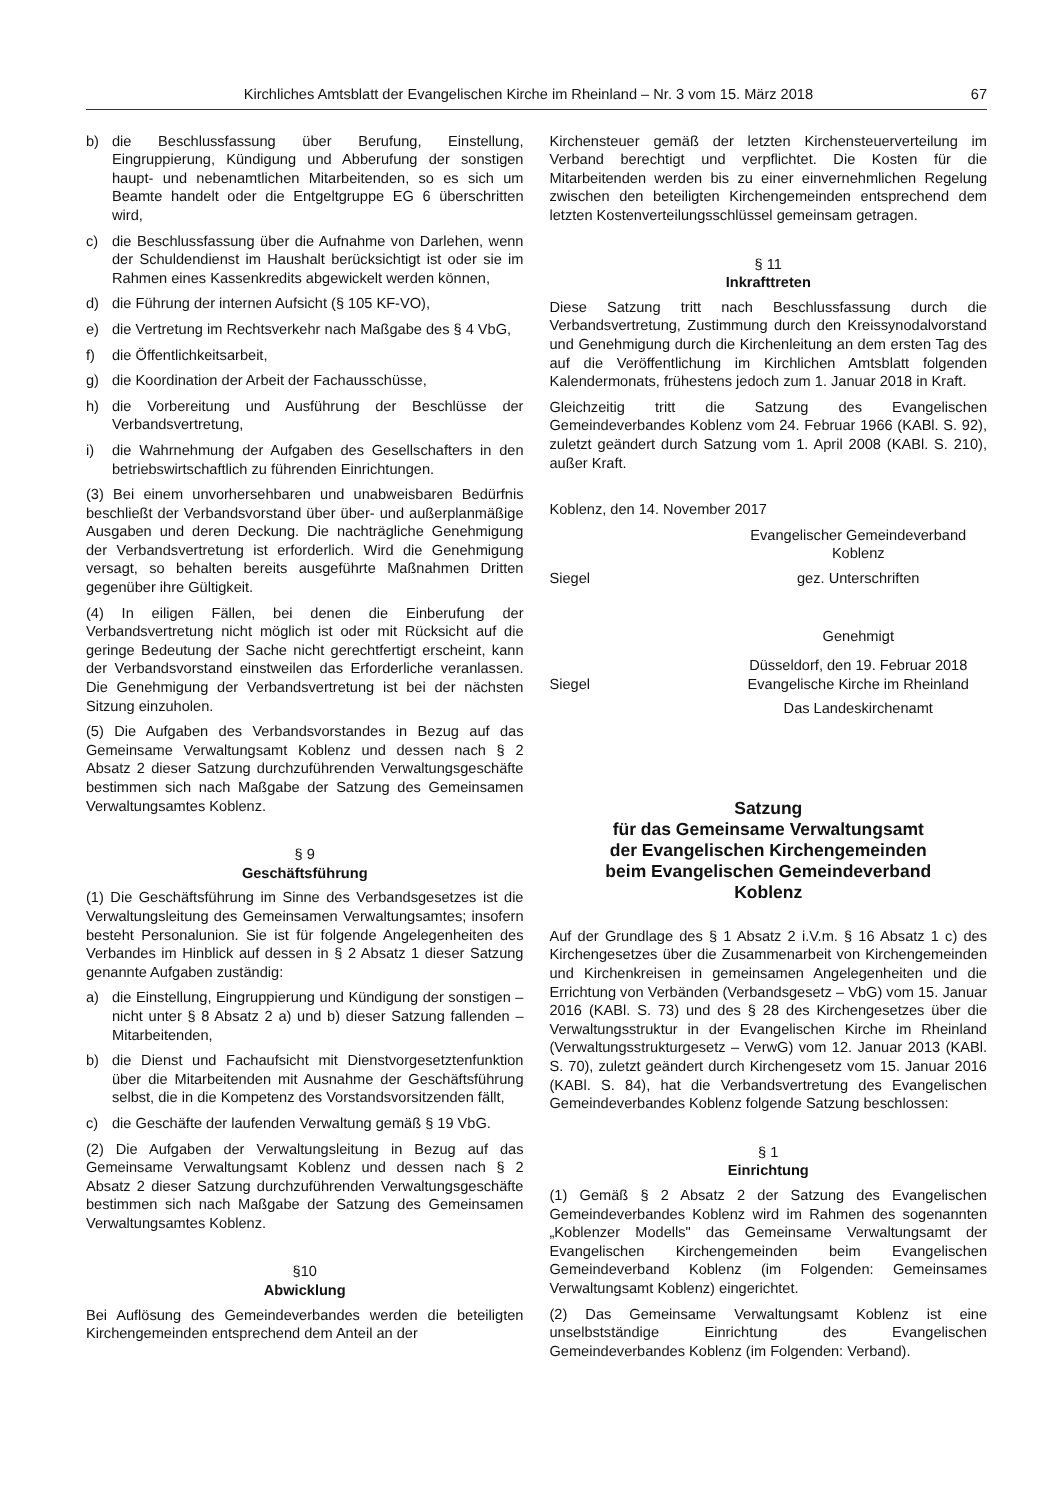Kirchliches Amtsblatt der Evangelischen Kirche im Rheinland – Nr. 3 vom 15. März 2018 67
b) die Beschlussfassung über Berufung, Einstellung, Eingruppierung, Kündigung und Abberufung der sonstigen haupt- und nebenamtlichen Mitarbeitenden, so es sich um Beamte handelt oder die Entgeltgruppe EG 6 überschritten wird,
c) die Beschlussfassung über die Aufnahme von Darlehen, wenn der Schuldendienst im Haushalt berücksichtigt ist oder sie im Rahmen eines Kassenkredits abgewickelt werden können,
d) die Führung der internen Aufsicht (§ 105 KF-VO),
e) die Vertretung im Rechtsverkehr nach Maßgabe des § 4 VbG,
f) die Öffentlichkeitsarbeit,
g) die Koordination der Arbeit der Fachausschüsse,
h) die Vorbereitung und Ausführung der Beschlüsse der Verbandsvertretung,
i) die Wahrnehmung der Aufgaben des Gesellschafters in den betriebswirtschaftlich zu führenden Einrichtungen.
(3) Bei einem unvorhersehbaren und unabweisbaren Bedürfnis beschließt der Verbandsvorstand über über- und außerplanmäßige Ausgaben und deren Deckung. Die nachträgliche Genehmigung der Verbandsvertretung ist erforderlich. Wird die Genehmigung versagt, so behalten bereits ausgeführte Maßnahmen Dritten gegenüber ihre Gültigkeit.
(4) In eiligen Fällen, bei denen die Einberufung der Verbandsvertretung nicht möglich ist oder mit Rücksicht auf die geringe Bedeutung der Sache nicht gerechtfertigt erscheint, kann der Verbandsvorstand einstweilen das Erforderliche veranlassen. Die Genehmigung der Verbandsvertretung ist bei der nächsten Sitzung einzuholen.
(5) Die Aufgaben des Verbandsvorstandes in Bezug auf das Gemeinsame Verwaltungsamt Koblenz und dessen nach § 2 Absatz 2 dieser Satzung durchzuführenden Verwaltungsgeschäfte bestimmen sich nach Maßgabe der Satzung des Gemeinsamen Verwaltungsamtes Koblenz.
§ 9
Geschäftsführung
(1) Die Geschäftsführung im Sinne des Verbandsgesetzes ist die Verwaltungsleitung des Gemeinsamen Verwaltungsamtes; insofern besteht Personalunion. Sie ist für folgende Angelegenheiten des Verbandes im Hinblick auf dessen in § 2 Absatz 1 dieser Satzung genannte Aufgaben zuständig:
a) die Einstellung, Eingruppierung und Kündigung der sonstigen – nicht unter § 8 Absatz 2 a) und b) dieser Satzung fallenden – Mitarbeitenden,
b) die Dienst und Fachaufsicht mit Dienstvorgesetztenfunktion über die Mitarbeitenden mit Ausnahme der Geschäftsführung selbst, die in die Kompetenz des Vorstandsvorsitzenden fällt,
c) die Geschäfte der laufenden Verwaltung gemäß § 19 VbG.
(2) Die Aufgaben der Verwaltungsleitung in Bezug auf das Gemeinsame Verwaltungsamt Koblenz und dessen nach § 2 Absatz 2 dieser Satzung durchzuführenden Verwaltungsgeschäfte bestimmen sich nach Maßgabe der Satzung des Gemeinsamen Verwaltungsamtes Koblenz.
§10
Abwicklung
Bei Auflösung des Gemeindeverbandes werden die beteiligten Kirchengemeinden entsprechend dem Anteil an der
Kirchensteuer gemäß der letzten Kirchensteuerverteilung im Verband berechtigt und verpflichtet. Die Kosten für die Mitarbeitenden werden bis zu einer einvernehmlichen Regelung zwischen den beteiligten Kirchengemeinden entsprechend dem letzten Kostenverteilungsschlüssel gemeinsam getragen.
§ 11
Inkrafttreten
Diese Satzung tritt nach Beschlussfassung durch die Verbandsvertretung, Zustimmung durch den Kreissynodalvorstand und Genehmigung durch die Kirchenleitung an dem ersten Tag des auf die Veröffentlichung im Kirchlichen Amtsblatt folgenden Kalendermonats, frühestens jedoch zum 1. Januar 2018 in Kraft.
Gleichzeitig tritt die Satzung des Evangelischen Gemeindeverbandes Koblenz vom 24. Februar 1966 (KABl. S. 92), zuletzt geändert durch Satzung vom 1. April 2008 (KABl. S. 210), außer Kraft.
Koblenz, den 14. November 2017
Evangelischer Gemeindeverband
Koblenz
Siegel gez. Unterschriften
Genehmigt
Siegel Düsseldorf, den 19. Februar 2018
Evangelische Kirche im Rheinland
Das Landeskirchenamt
Satzung
für das Gemeinsame Verwaltungsamt
der Evangelischen Kirchengemeinden
beim Evangelischen Gemeindeverband
Koblenz
Auf der Grundlage des § 1 Absatz 2 i.V.m. § 16 Absatz 1 c) des Kirchengesetzes über die Zusammenarbeit von Kirchengemeinden und Kirchenkreisen in gemeinsamen Angelegenheiten und die Errichtung von Verbänden (Verbandsgesetz – VbG) vom 15. Januar 2016 (KABl. S. 73) und des § 28 des Kirchengesetzes über die Verwaltungsstruktur in der Evangelischen Kirche im Rheinland (Verwaltungsstrukturgesetz – VerwG) vom 12. Januar 2013 (KABl. S. 70), zuletzt geändert durch Kirchengesetz vom 15. Januar 2016 (KABl. S. 84), hat die Verbandsvertretung des Evangelischen Gemeindeverbandes Koblenz folgende Satzung beschlossen:
§ 1
Einrichtung
(1) Gemäß § 2 Absatz 2 der Satzung des Evangelischen Gemeindeverbandes Koblenz wird im Rahmen des sogenannten „Koblenzer Modells" das Gemeinsame Verwaltungsamt der Evangelischen Kirchengemeinden beim Evangelischen Gemeindeverband Koblenz (im Folgenden: Gemeinsames Verwaltungsamt Koblenz) eingerichtet.
(2) Das Gemeinsame Verwaltungsamt Koblenz ist eine unselbstständige Einrichtung des Evangelischen Gemeindeverbandes Koblenz (im Folgenden: Verband).